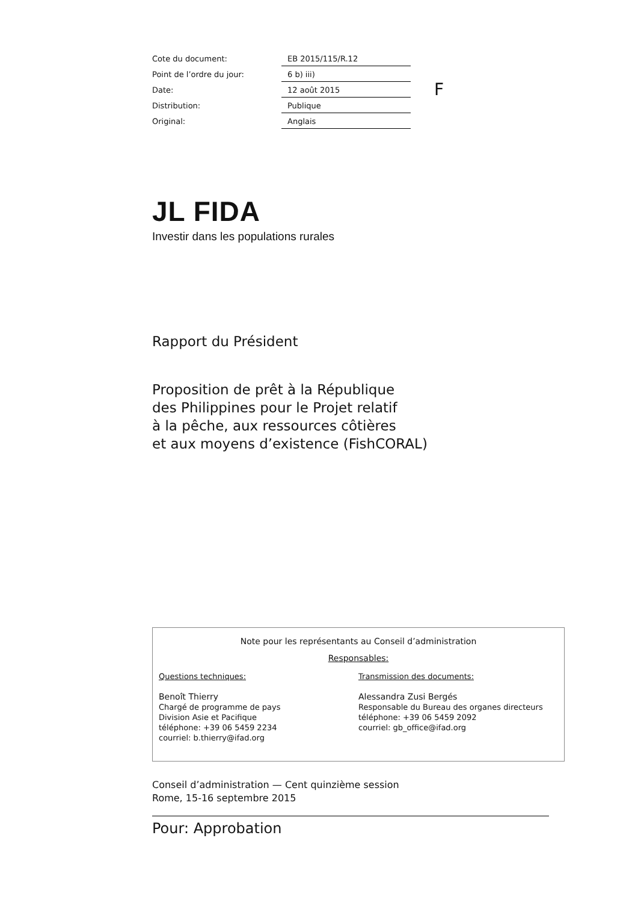| Cote du document: | EB 2015/115/R.12 |
| Point de l’ordre du jour: | 6 b) iii) |
| Date: | 12 août 2015 |
| Distribution: | Publique |
| Original: | Anglais |
F
JL FIDA
Investir dans les populations rurales
Rapport du Président
Proposition de prêt à la République
des Philippines pour le Projet relatif
à la pêche, aux ressources côtières
et aux moyens d’existence (FishCORAL)
Note pour les représentants au Conseil d’administration
Responsables:
Questions techniques:
Benoît Thierry
Chargé de programme de pays
Division Asie et Pacifique
téléphone: +39 06 5459 2234
courriel: b.thierry@ifad.org
Transmission des documents:
Alessandra Zusi Bergés
Responsable du Bureau des organes directeurs
téléphone: +39 06 5459 2092
courriel: gb_office@ifad.org
Conseil d’administration — Cent quinzième session
Rome, 15-16 septembre 2015
Pour: Approbation